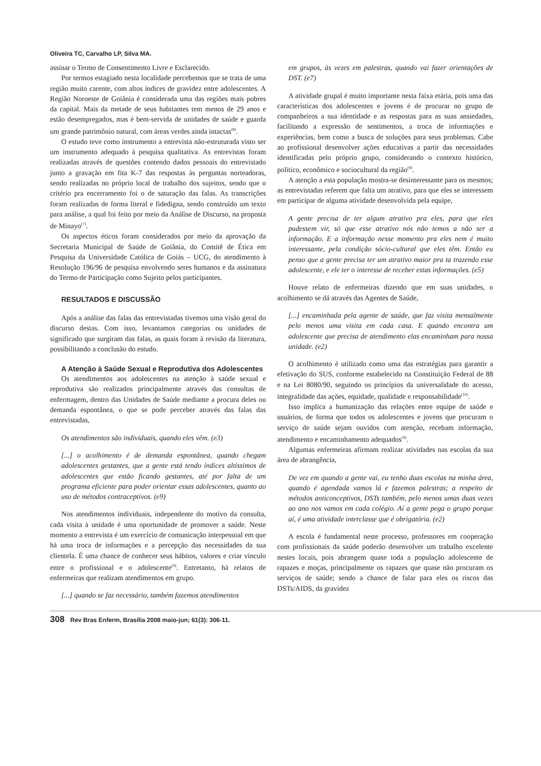Oliveira TC, Carvalho LP, Silva MA.
assinar o Termo de Consentimento Livre e Esclarecido.
Por termos estagiado nesta localidade percebemos que se trata de uma região muito carente, com altos índices de gravidez entre adolescentes. A Região Noroeste de Goiânia é considerada uma das regiões mais pobres da capital. Mais da metade de seus habitantes tem menos de 29 anos e estão desempregados, mas é bem-servida de unidades de saúde e guarda um grande patrimônio natural, com áreas verdes ainda intactas<sup>(8)</sup>.
O estudo teve como instrumento a entrevista não-estruturada visto ser um instrumento adequado à pesquisa qualitativa. As entrevistas foram realizadas através de questões contendo dados pessoais do entrevistado junto a gravação em fita K-7 das respostas às perguntas norteadoras, sendo realizadas no próprio local de trabalho dos sujeitos, sendo que o critério pra encerramento foi o de saturação das falas. As transcrições foram realizadas de forma literal e fidedigna, sendo construído um texto para análise, a qual foi feito por meio da Análise de Discurso, na proposta de Minayo<sup>(7)</sup>.
Os aspectos éticos foram considerados por meio da aprovação da Secretaria Municipal de Saúde de Goiânia, do Comitê de Ética em Pesquisa da Universidade Católica de Goiás – UCG, do atendimento à Resolução 196/96 de pesquisa envolvendo seres humanos e da assinatura do Termo de Participação como Sujeito pelos participantes.
RESULTADOS E DISCUSSÃO
Após a análise das falas das entrevistadas tivemos uma visão geral do discurso destas. Com isso, levantamos categorias ou unidades de significado que surgiram das falas, as quais foram à revisão da literatura, possibilitando a conclusão do estudo.
A Atenção à Saúde Sexual e Reprodutiva dos Adolescentes
Os atendimentos aos adolescentes na atenção à saúde sexual e reprodutiva são realizados principalmente através das consultas de enfermagem, dentro das Unidades de Saúde mediante a procura deles ou demanda espontânea, o que se pode perceber através das falas das entrevistadas,
Os atendimentos são individuais, quando eles vêm. (e3)
[...] o acolhimento é de demanda espontânea, quando chegam adolescentes gestantes, que a gente está tendo índices altíssimos de adolescentes que estão ficando gestantes, até por falta de um programa eficiente para poder orientar essas adolescentes, quanto ao uso de métodos contraceptivos. (e9)
Nos atendimentos individuais, independente do motivo da consulta, cada visita à unidade é uma oportunidade de promover a saúde. Neste momento a entrevista é um exercício de comunicação interpessoal em que há uma troca de informações e a percepção das necessidades da sua clientela. É uma chance de conhecer seus hábitos, valores e criar vínculo entre o profissional e o adolescente<sup>(9)</sup>. Entretanto, há relatos de enfermeiras que realizam atendimentos em grupo.
[...] quando se faz necessário, também fazemos atendimentos
em grupos, às vezes em palestras, quando vai fazer orientações de DST. (e7)
A atividade grupal é muito importante nesta faixa etária, pois uma das características dos adolescentes e jovens é de procurar no grupo de companheiros a sua identidade e as respostas para as suas ansiedades, facilitando a expressão de sentimentos, a troca de informações e experiências, bem como a busca de soluções para seus problemas. Cabe ao profissional desenvolver ações educativas a partir das necessidades identificadas pelo próprio grupo, considerando o contexto histórico, político, econômico e sociocultural da região<sup>(9)</sup>.
A atenção a esta população mostra-se desinteressante para os mesmos; as entrevistadas referem que falta um atrativo, para que eles se interessem em participar de alguma atividade desenvolvida pela equipe,
A gente precisa de ter algum atrativo pra eles, para que eles pudessem vir, só que esse atrativo nós não temos a não ser a informação. E a informação nesse momento pra eles nem é muito interessante, pela condição sócio-cultural que eles têm. Então eu penso que a gente precisa ter um atrativo maior pra ta trazendo esse adolescente, e ele ter o interesse de receber estas informações. (e5)
Houve relato de enfermeiras dizendo que em suas unidades, o acolhimento se dá através das Agentes de Saúde,
[...] encaminhada pela agente de saúde, que faz visita mensalmente pelo menos uma visita em cada casa. E quando encontra um adolescente que precisa de atendimento elas encaminham para nossa unidade. (e2)
O acolhimento é utilizado como uma das estratégias para garantir a efetivação do SUS, conforme estabelecido na Constituição Federal de 88 e na Lei 8080/90, seguindo os princípios da universalidade do acesso, integralidade das ações, equidade, qualidade e responsabilidade<sup>(10)</sup>.
Isso implica a humanização das relações entre equipe de saúde e usuários, de forma que todos os adolescentes e jovens que procuram o serviço de saúde sejam ouvidos com atenção, recebam informação, atendimento e encaminhamento adequados<sup>(9)</sup>.
Algumas enfermeiras afirmam realizar atividades nas escolas da sua área de abrangência,
De vez em quando a gente vai, eu tenho duas escolas na minha área, quando é agendada vamos lá e fazemos palestras; a respeito de métodos anticonceptivos, DSTs também, pelo menos umas duas vezes ao ano nos vamos em cada colégio. Aí a gente pega o grupo porque aí, é uma atividade interclasse que é obrigatória. (e2)
A escola é fundamental neste processo, professores em cooperação com profissionais da saúde poderão desenvolver um trabalho excelente nestes locais, pois abrangem quase toda a população adolescente de rapazes e moças, principalmente os rapazes que quase não procuram os serviços de saúde; sendo a chance de falar para eles os riscos das DSTs/AIDS, da gravidez
308 Rev Bras Enferm, Brasília 2008 maio-jun; 61(3): 306-11.